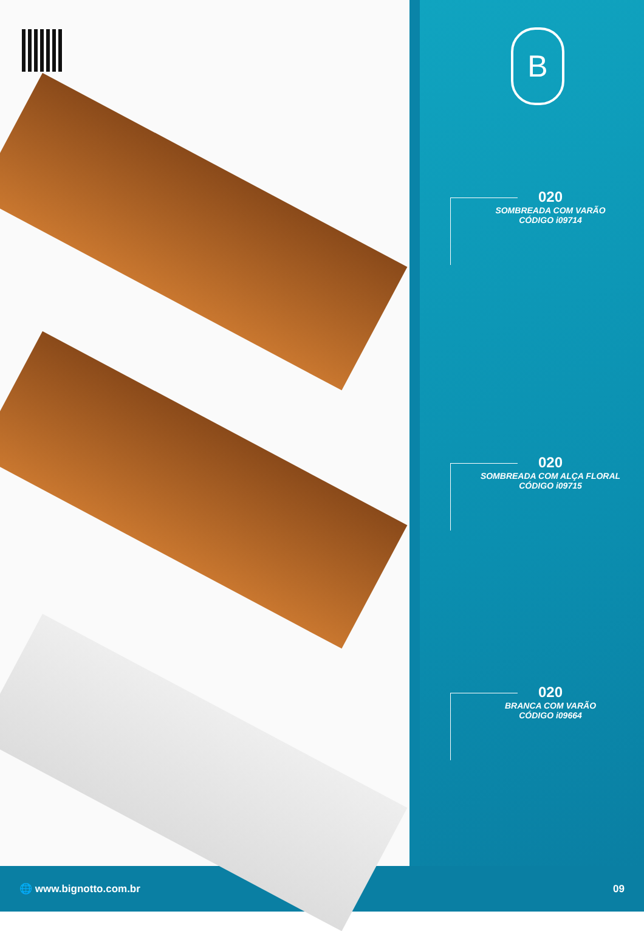B
020
SOMBREADA COM VARÃO
CÓDIGO i09714
020
SOMBREADA COM ALÇA FLORAL
CÓDIGO i09715
020
BRANCA COM VARÃO
CÓDIGO i09664
🌐 www.bignotto.com.br 09